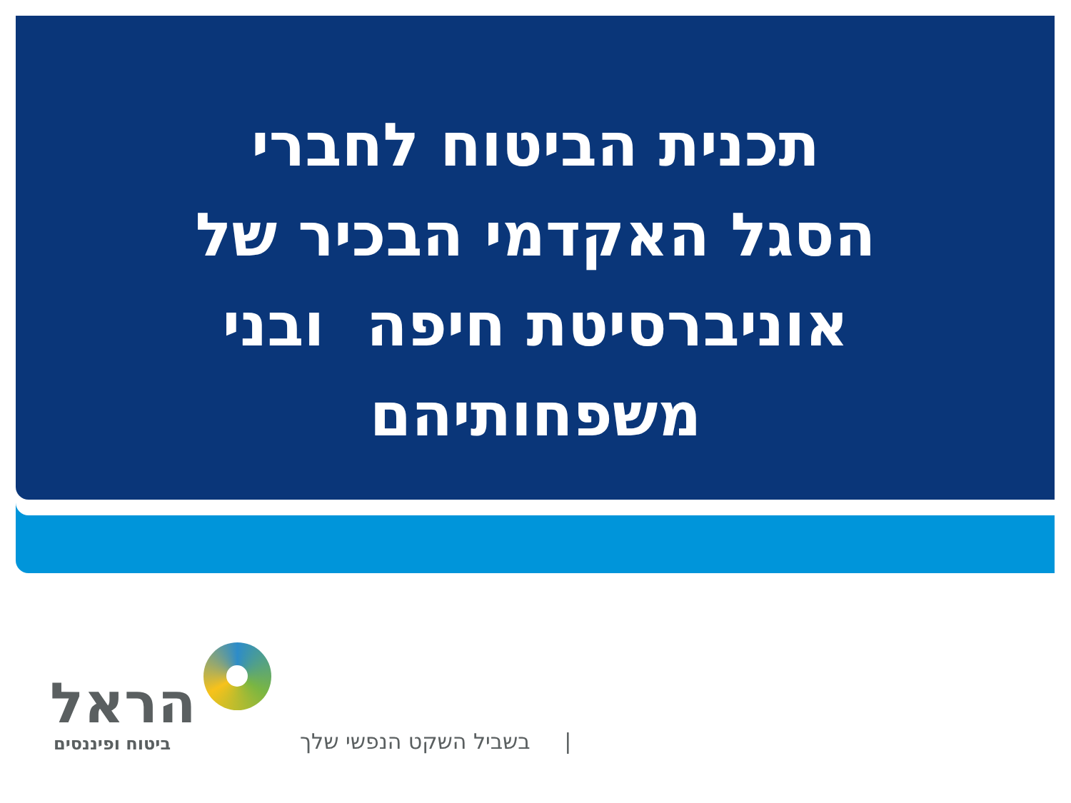תכנית הביטוח לחברי
הסגל האקדמי הבכיר של
אוניברסיטת חיפה ובני
משפחותיהם
הראל
ביטוח ופיננסים
| בשביל השקט הנפשי שלך